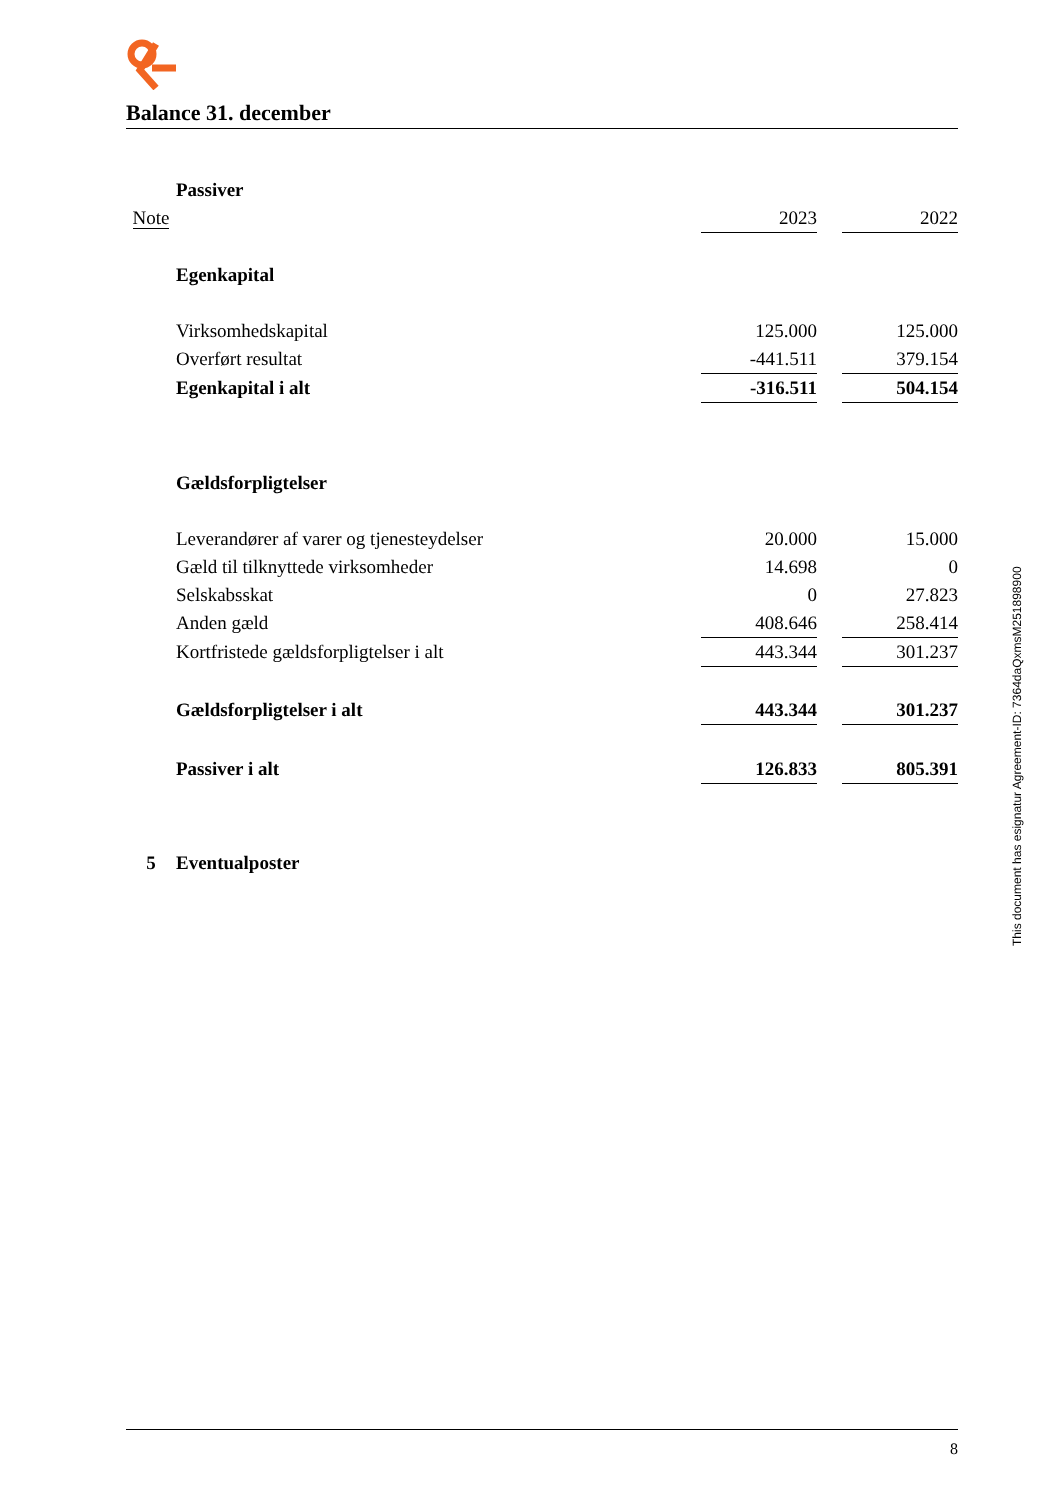Balance 31. december
| | Passiver | | | |
| Note | | 2023 | | 2022 |
| | Egenkapital | | | |
| | Virksomhedskapital | 125.000 | | 125.000 |
| | Overført resultat | -441.511 | | 379.154 |
| | Egenkapital i alt | -316.511 | | 504.154 |
| | Gældsforpligtelser | | | |
| | Leverandører af varer og tjenesteydelser | 20.000 | | 15.000 |
| | Gæld til tilknyttede virksomheder | 14.698 | | 0 |
| | Selskabsskat | 0 | | 27.823 |
| | Anden gæld | 408.646 | | 258.414 |
| | Kortfristede gældsforpligtelser i alt | 443.344 | | 301.237 |
| | Gældsforpligtelser i alt | 443.344 | | 301.237 |
| | Passiver i alt | 126.833 | | 805.391 |
| 5 | Eventualposter | | | |
This document has esignatur Agreement-ID: 7364daQxmsM251898900
8